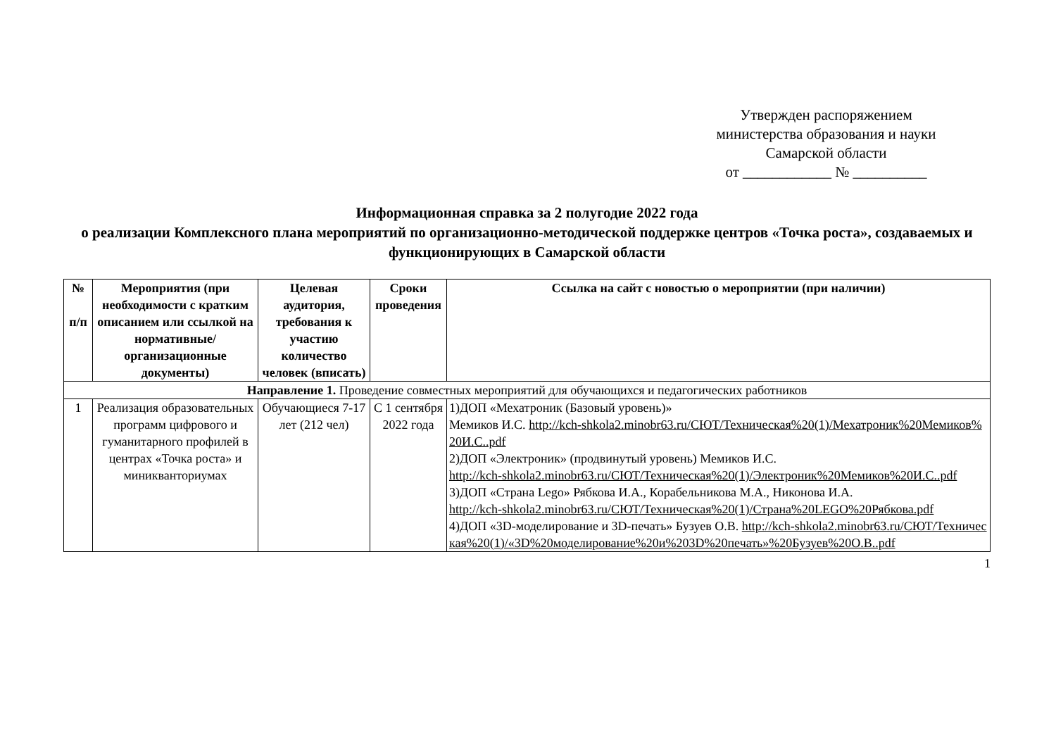Утвержден распоряжением
министерства образования и науки
Самарской области
от ____________ № __________
Информационная справка за 2 полугодие 2022 года
о реализации Комплексного плана мероприятий по организационно-методической поддержке центров «Точка роста», создаваемых и функционирующих в Самарской области
| № п/п | Мероприятия (при необходимости с кратким описанием или ссылкой на нормативные/организационные документы) | Целевая аудитория, требования к участию количество человек (вписать) | Сроки проведения | Ссылка на сайт с новостью о мероприятии (при наличии) |
| --- | --- | --- | --- | --- |
| Направление 1. Проведение совместных мероприятий для обучающихся и педагогических работников | | | | |
| 1 | Реализация образовательных программ цифрового и гуманитарного профилей в центрах «Точка роста» и миникванториумах | Обучающиеся 7-17 лет (212 чел) | С 1 сентября 2022 года | 1)ДОП «Мехатроник (Базовый уровень)» Мемиков И.С. http://kch-shkola2.minobr63.ru/СЮТ/Техническая%20(1)/Мехатроник%20Мемиков%20И.С..pdf 2)ДОП «Электроник» (продвинутый уровень) Мемиков И.С. http://kch-shkola2.minobr63.ru/СЮТ/Техническая%20(1)/Электроник%20Мемиков%20И.С..pdf 3)ДОП «Страна Lego» Рябкова И.А., Корабельникова М.А., Никонова И.А. http://kch-shkola2.minobr63.ru/СЮТ/Техническая%20(1)/Страна%20LEGO%20Рябкова.pdf 4)ДОП «3D-моделирование и 3D-печать» Бузуев О.В. http://kch-shkola2.minobr63.ru/СЮТ/Техническая%20(1)/«3D%20моделирование%20и%203D%20печать»%20Бузуев%20О.В..pdf |
1